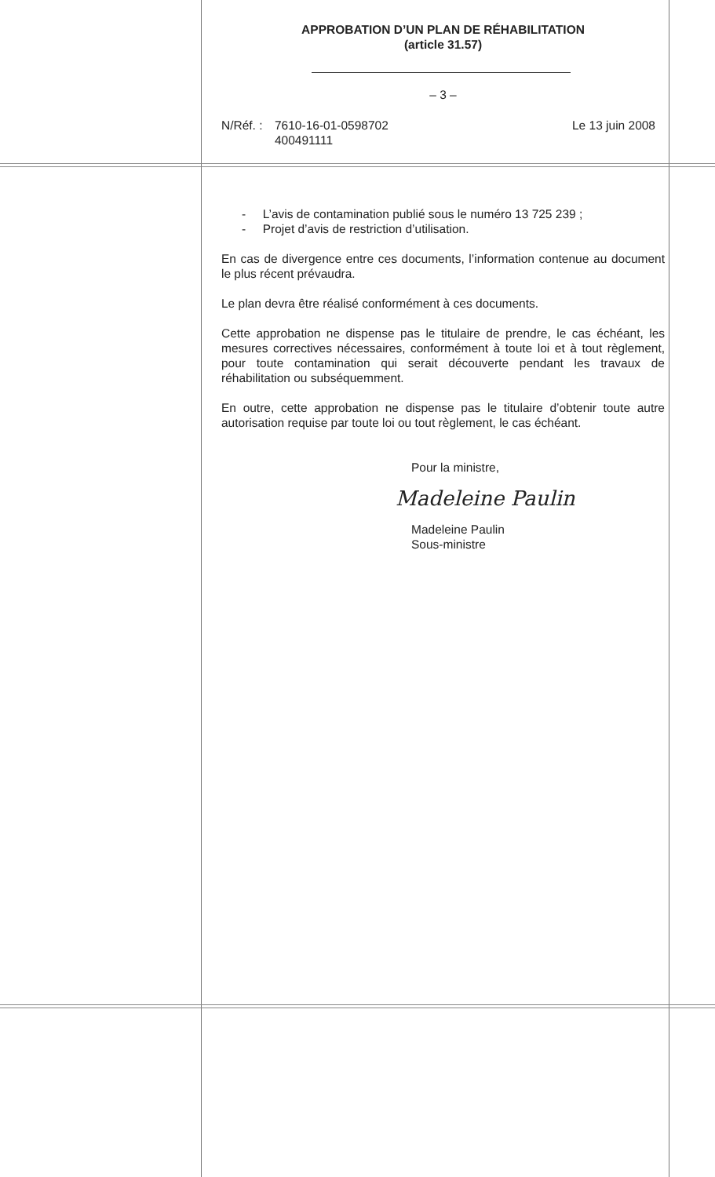APPROBATION D’UN PLAN DE RÉHABILITATION
(article 31.57)
– 3 –
N/Réf. : 7610-16-01-0598702
400491111
Le 13 juin 2008
- L’avis de contamination publié sous le numéro 13 725 239 ;
- Projet d’avis de restriction d’utilisation.
En cas de divergence entre ces documents, l’information contenue au document le plus récent prévaudra.
Le plan devra être réalisé conformément à ces documents.
Cette approbation ne dispense pas le titulaire de prendre, le cas échéant, les mesures correctives nécessaires, conformément à toute loi et à tout règlement, pour toute contamination qui serait découverte pendant les travaux de réhabilitation ou subséquemment.
En outre, cette approbation ne dispense pas le titulaire d’obtenir toute autre autorisation requise par toute loi ou tout règlement, le cas échéant.
Pour la ministre,
Madeleine Paulin
Madeleine Paulin
Sous-ministre